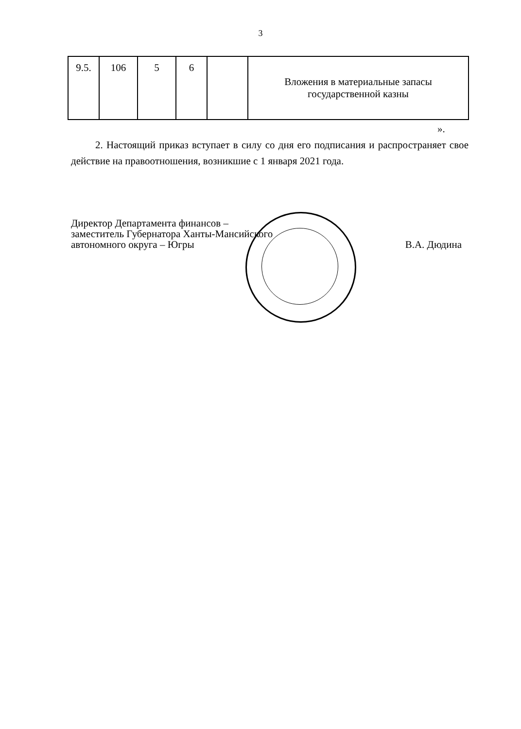3
| 9.5. | 106 | 5 | 6 | | Вложения в материальные запасы государственной казны |
».
2. Настоящий приказ вступает в силу со дня его подписания и распространяет свое действие на правоотношения, возникшие с 1 января 2021 года.
Директор Департамента финансов –
заместитель Губернатора Ханты-Мансийского
автономного округа – Югры
В.А. Дюдина